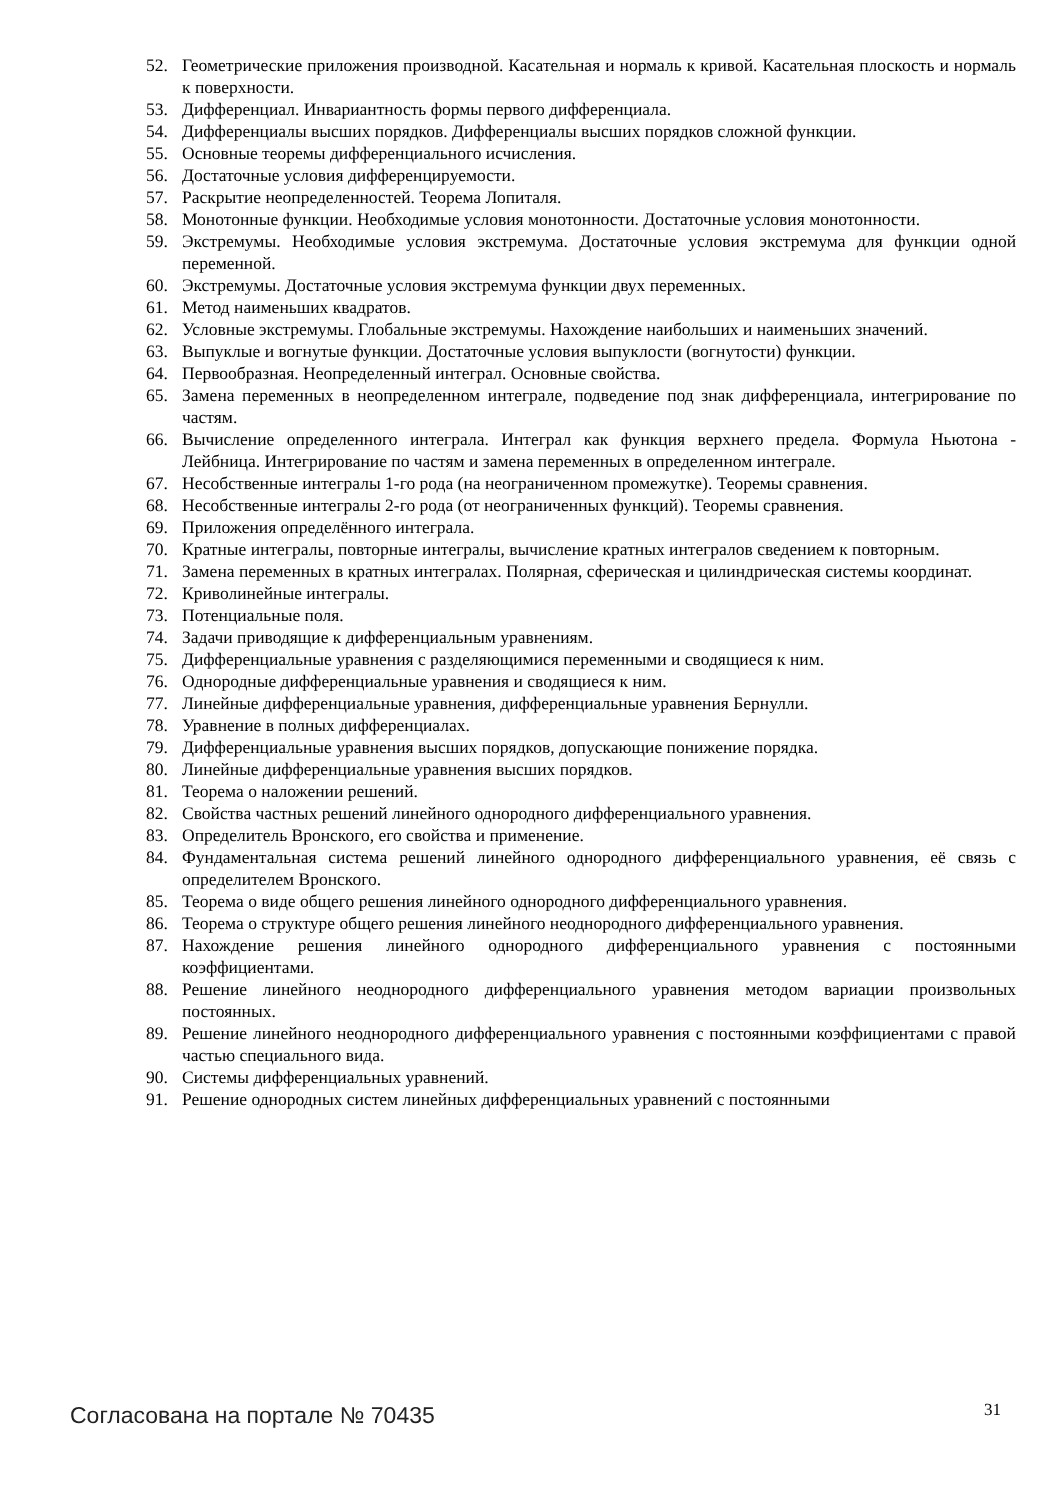52. Геометрические приложения производной. Касательная и нормаль к кривой. Касательная плоскость и нормаль к поверхности.
53. Дифференциал. Инвариантность формы первого дифференциала.
54. Дифференциалы высших порядков. Дифференциалы высших порядков сложной функции.
55. Основные теоремы дифференциального исчисления.
56. Достаточные условия дифференцируемости.
57. Раскрытие неопределенностей. Теорема Лопиталя.
58. Монотонные функции. Необходимые условия монотонности. Достаточные условия монотонности.
59. Экстремумы. Необходимые условия экстремума. Достаточные условия экстремума для функции одной переменной.
60. Экстремумы. Достаточные условия экстремума функции двух переменных.
61. Метод наименьших квадратов.
62. Условные экстремумы. Глобальные экстремумы. Нахождение наибольших и наименьших значений.
63. Выпуклые и вогнутые функции. Достаточные условия выпуклости (вогнутости) функции.
64. Первообразная. Неопределенный интеграл. Основные свойства.
65. Замена переменных в неопределенном интеграле, подведение под знак дифференциала, интегрирование по частям.
66. Вычисление определенного интеграла. Интеграл как функция верхнего предела. Формула Ньютона - Лейбница. Интегрирование по частям и замена переменных в определенном интеграле.
67. Несобственные интегралы 1-го рода (на неограниченном промежутке). Теоремы сравнения.
68. Несобственные интегралы 2-го рода (от неограниченных функций). Теоремы сравнения.
69. Приложения определённого интеграла.
70. Кратные интегралы, повторные интегралы, вычисление кратных интегралов сведением к повторным.
71. Замена переменных в кратных интегралах. Полярная, сферическая и цилиндрическая системы координат.
72. Криволинейные интегралы.
73. Потенциальные поля.
74. Задачи приводящие к дифференциальным уравнениям.
75. Дифференциальные уравнения с разделяющимися переменными и сводящиеся к ним.
76. Однородные дифференциальные уравнения и сводящиеся к ним.
77. Линейные дифференциальные уравнения, дифференциальные уравнения Бернулли.
78. Уравнение в полных дифференциалах.
79. Дифференциальные уравнения высших порядков, допускающие понижение порядка.
80. Линейные дифференциальные уравнения высших порядков.
81. Теорема о наложении решений.
82. Свойства частных решений линейного однородного дифференциального уравнения.
83. Определитель Вронского, его свойства и применение.
84. Фундаментальная система решений линейного однородного дифференциального уравнения, её связь с определителем Вронского.
85. Теорема о виде общего решения линейного однородного дифференциального уравнения.
86. Теорема о структуре общего решения линейного неоднородного дифференциального уравнения.
87. Нахождение решения линейного однородного дифференциального уравнения с постоянными коэффициентами.
88. Решение линейного неоднородного дифференциального уравнения методом вариации произвольных постоянных.
89. Решение линейного неоднородного дифференциального уравнения с постоянными коэффициентами с правой частью специального вида.
90. Системы дифференциальных уравнений.
91. Решение однородных систем линейных дифференциальных уравнений с постоянными
Согласована на портале № 70435 31